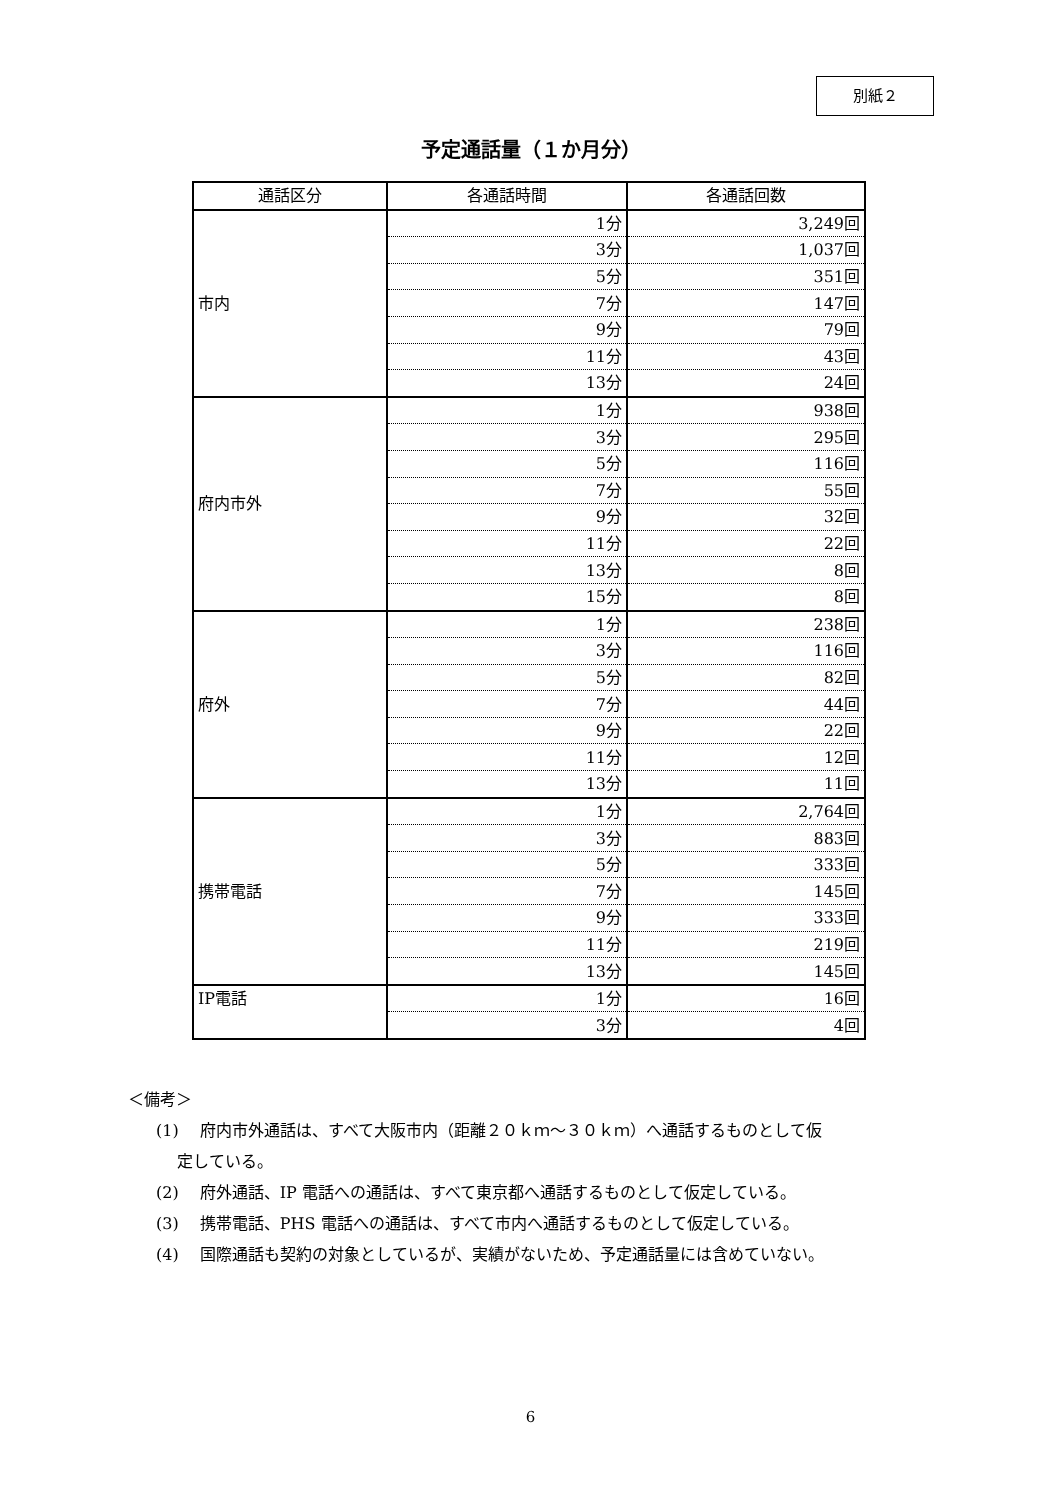別紙２
予定通話量（１か月分）
| 通話区分 | 各通話時間 | 各通話回数 |
| --- | --- | --- |
| 市内 | 1分 | 3,249回 |
| | 3分 | 1,037回 |
| | 5分 | 351回 |
| | 7分 | 147回 |
| | 9分 | 79回 |
| | 11分 | 43回 |
| | 13分 | 24回 |
| 府内市外 | 1分 | 938回 |
| | 3分 | 295回 |
| | 5分 | 116回 |
| | 7分 | 55回 |
| | 9分 | 32回 |
| | 11分 | 22回 |
| | 13分 | 8回 |
| | 15分 | 8回 |
| 府外 | 1分 | 238回 |
| | 3分 | 116回 |
| | 5分 | 82回 |
| | 7分 | 44回 |
| | 9分 | 22回 |
| | 11分 | 12回 |
| | 13分 | 11回 |
| 携帯電話 | 1分 | 2,764回 |
| | 3分 | 883回 |
| | 5分 | 333回 |
| | 7分 | 145回 |
| | 9分 | 333回 |
| | 11分 | 219回 |
| | 13分 | 145回 |
| IP電話 | 1分 | 16回 |
| | 3分 | 4回 |
＜備考＞
(1)　 府内市外通話は、すべて大阪市内（距離２０ｋｍ～３０ｋｍ）へ通話するものとして仮
　 定している。
(2)　 府外通話、IP 電話への通話は、すべて東京都へ通話するものとして仮定している。
(3)　 携帯電話、PHS 電話への通話は、すべて市内へ通話するものとして仮定している。
(4)　 国際通話も契約の対象としているが、実績がないため、予定通話量には含めていない。
6